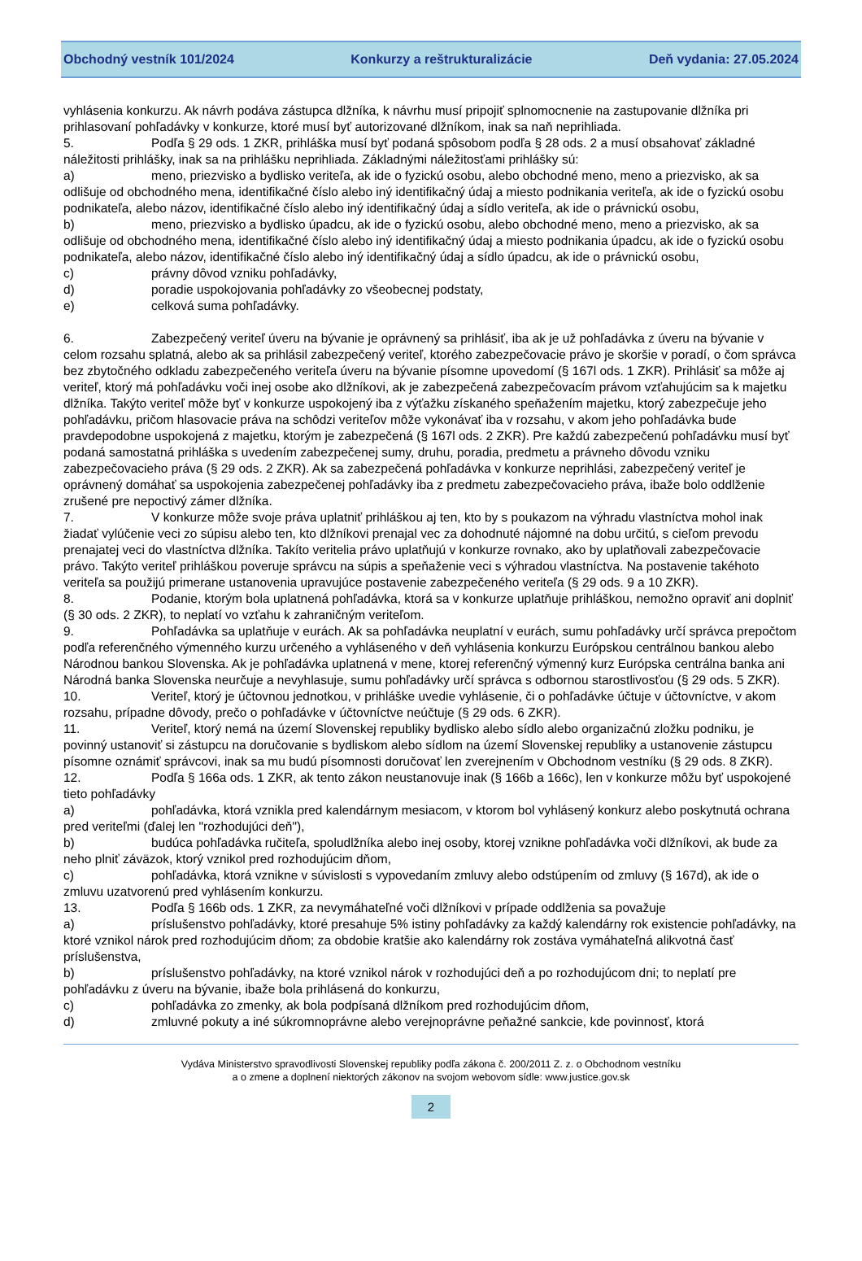Obchodný vestník 101/2024 Konkurzy a reštrukturalizácie Deň vydania: 27.05.2024
vyhlásenia konkurzu. Ak návrh podáva zástupca dlžníka, k návrhu musí pripojiť splnomocnenie na zastupovanie dlžníka pri prihlasovaní pohľadávky v konkurze, ktoré musí byť autorizované dlžníkom, inak sa naň neprihliada.
5. Podľa § 29 ods. 1 ZKR, prihláška musí byť podaná spôsobom podľa § 28 ods. 2 a musí obsahovať základné náležitosti prihlášky, inak sa na prihlášku neprihliada. Základnými náležitosťami prihlášky sú:
a) meno, priezvisko a bydlisko veriteľa, ak ide o fyzickú osobu, alebo obchodné meno, meno a priezvisko, ak sa odlišuje od obchodného mena, identifikačné číslo alebo iný identifikačný údaj a miesto podnikania veriteľa, ak ide o fyzickú osobu podnikateľa, alebo názov, identifikačné číslo alebo iný identifikačný údaj a sídlo veriteľa, ak ide o právnickú osobu,
b) meno, priezvisko a bydlisko úpadcu, ak ide o fyzickú osobu, alebo obchodné meno, meno a priezvisko, ak sa odlišuje od obchodného mena, identifikačné číslo alebo iný identifikačný údaj a miesto podnikania úpadcu, ak ide o fyzickú osobu podnikateľa, alebo názov, identifikačné číslo alebo iný identifikačný údaj a sídlo úpadcu, ak ide o právnickú osobu,
c) právny dôvod vzniku pohľadávky,
d) poradie uspokojovania pohľadávky zo všeobecnej podstaty,
e) celková suma pohľadávky.
6. Zabezpečený veriteľ úveru na bývanie je oprávnený sa prihlásiť, iba ak je už pohľadávka z úveru na bývanie v celom rozsahu splatná, alebo ak sa prihlásil zabezpečený veriteľ, ktorého zabezpečovacie právo je skoršie v poradí, o čom správca bez zbytočného odkladu zabezpečeného veriteľa úveru na bývanie písomne upovedomí (§ 167l ods. 1 ZKR). Prihlásiť sa môže aj veriteľ, ktorý má pohľadávku voči inej osobe ako dlžníkovi, ak je zabezpečená zabezpečovacím právom vzťahujúcim sa k majetku dlžníka. Takýto veriteľ môže byť v konkurze uspokojený iba z výťažku získaného speňažením majetku, ktorý zabezpečuje jeho pohľadávku, pričom hlasovacie práva na schôdzi veriteľov môže vykonávať iba v rozsahu, v akom jeho pohľadávka bude pravdepodobne uspokojená z majetku, ktorým je zabezpečená (§ 167l ods. 2 ZKR). Pre každú zabezpečenú pohľadávku musí byť podaná samostatná prihláška s uvedením zabezpečenej sumy, druhu, poradia, predmetu a právneho dôvodu vzniku zabezpečovacieho práva (§ 29 ods. 2 ZKR). Ak sa zabezpečená pohľadávka v konkurze neprihlási, zabezpečený veriteľ je oprávnený domáhať sa uspokojenia zabezpečenej pohľadávky iba z predmetu zabezpečovacieho práva, ibaže bolo oddlženie zrušené pre nepoctivý zámer dlžníka.
7. V konkurze môže svoje práva uplatniť prihláškou aj ten, kto by s poukazom na výhradu vlastníctva mohol inak žiadať vylúčenie veci zo súpisu alebo ten, kto dlžníkovi prenajal vec za dohodnuté nájomné na dobu určitú, s cieľom prevodu prenajatej veci do vlastníctva dlžníka. Takíto veritelia právo uplatňujú v konkurze rovnako, ako by uplatňovali zabezpečovacie právo. Takýto veriteľ prihláškou poveruje správcu na súpis a speňaženie veci s výhradou vlastníctva. Na postavenie takéhoto veriteľa sa použijú primerane ustanovenia upravujúce postavenie zabezpečeného veriteľa (§ 29 ods. 9 a 10 ZKR).
8. Podanie, ktorým bola uplatnená pohľadávka, ktorá sa v konkurze uplatňuje prihláškou, nemožno opraviť ani doplniť (§ 30 ods. 2 ZKR), to neplatí vo vzťahu k zahraničným veriteľom.
9. Pohľadávka sa uplatňuje v eurách. Ak sa pohľadávka neuplatní v eurách, sumu pohľadávky určí správca prepočtom podľa referenčného výmenného kurzu určeného a vyhláseného v deň vyhlásenia konkurzu Európskou centrálnou bankou alebo Národnou bankou Slovenska. Ak je pohľadávka uplatnená v mene, ktorej referenčný výmenný kurz Európska centrálna banka ani Národná banka Slovenska neurčuje a nevyhlasuje, sumu pohľadávky určí správca s odbornou starostlivosťou (§ 29 ods. 5 ZKR).
10. Veriteľ, ktorý je účtovnou jednotkou, v prihláške uvedie vyhlásenie, či o pohľadávke účtuje v účtovníctve, v akom rozsahu, prípadne dôvody, prečo o pohľadávke v účtovníctve neúčtuje (§ 29 ods. 6 ZKR).
11. Veriteľ, ktorý nemá na území Slovenskej republiky bydlisko alebo sídlo alebo organizačnú zložku podniku, je povinný ustanoviť si zástupcu na doručovanie s bydliskom alebo sídlom na území Slovenskej republiky a ustanovenie zástupcu písomne oznámiť správcovi, inak sa mu budú písomnosti doručovať len zverejnením v Obchodnom vestníku (§ 29 ods. 8 ZKR).
12. Podľa § 166a ods. 1 ZKR, ak tento zákon neustanovuje inak (§ 166b a 166c), len v konkurze môžu byť uspokojené tieto pohľadávky
a) pohľadávka, ktorá vznikla pred kalendárnym mesiacom, v ktorom bol vyhlásený konkurz alebo poskytnutá ochrana pred veriteľmi (ďalej len "rozhodujúci deň"),
b) budúca pohľadávka ručiteľa, spoludlžníka alebo inej osoby, ktorej vznikne pohľadávka voči dlžníkovi, ak bude za neho plniť záväzok, ktorý vznikol pred rozhodujúcim dňom,
c) pohľadávka, ktorá vznikne v súvislosti s vypovedaním zmluvy alebo odstúpením od zmluvy (§ 167d), ak ide o zmluvu uzatvorenú pred vyhlásením konkurzu.
13. Podľa § 166b ods. 1 ZKR, za nevymáhateľné voči dlžníkovi v prípade oddlženia sa považuje
a) príslušenstvo pohľadávky, ktoré presahuje 5% istiny pohľadávky za každý kalendárny rok existencie pohľadávky, na ktoré vznikol nárok pred rozhodujúcim dňom; za obdobie kratšie ako kalendárny rok zostáva vymáhateľná alikvotná časť príslušenstva,
b) príslušenstvo pohľadávky, na ktoré vznikol nárok v rozhodujúci deň a po rozhodujúcom dni; to neplatí pre pohľadávku z úveru na bývanie, ibaže bola prihlásená do konkurzu,
c) pohľadávka zo zmenky, ak bola podpísaná dlžníkom pred rozhodujúcim dňom,
d) zmluvné pokuty a iné súkromnoprávne alebo verejnoprávne peňažné sankcie, kde povinnosť, ktorá
Vydáva Ministerstvo spravodlivosti Slovenskej republiky podľa zákona č. 200/2011 Z. z. o Obchodnom vestníku
a o zmene a doplnení niektorých zákonov na svojom webovom sídle: www.justice.gov.sk
2